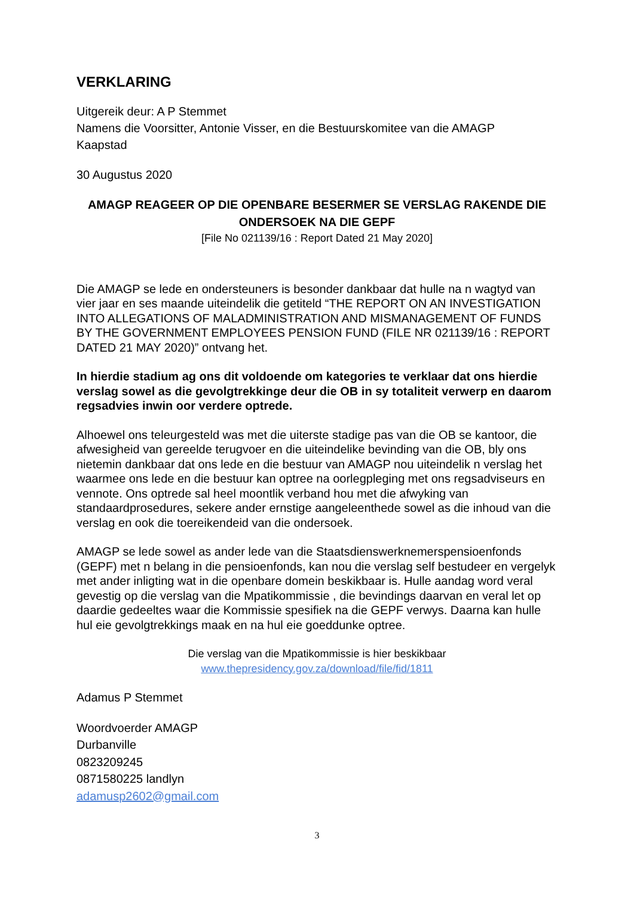VERKLARING
Uitgereik deur: A P Stemmet
Namens die Voorsitter, Antonie Visser, en die Bestuurskomitee van die AMAGP
Kaapstad
30 Augustus 2020
AMAGP REAGEER OP DIE OPENBARE BESERMER SE VERSLAG RAKENDE DIE ONDERSOEK NA DIE GEPF
[File No 021139/16 : Report Dated 21 May 2020]
Die AMAGP se lede en ondersteuners is besonder dankbaar dat hulle na n wagtyd van vier jaar en ses maande uiteindelik die getiteld “THE REPORT ON AN INVESTIGATION INTO ALLEGATIONS OF MALADMINISTRATION AND MISMANAGEMENT OF FUNDS BY THE GOVERNMENT EMPLOYEES PENSION FUND (FILE NR 021139/16 : REPORT DATED 21 MAY 2020)” ontvang het.
In hierdie stadium ag ons dit voldoende om kategories te verklaar dat ons hierdie verslag sowel as die gevolgtrekkinge deur die OB in sy totaliteit verwerp en daarom regsadvies inwin oor verdere optrede.
Alhoewel ons teleurgesteld was met die uiterste stadige pas van die OB se kantoor, die afwesigheid van gereelde terugvoer en die uiteindelike bevinding van die OB, bly ons nietemin dankbaar dat ons lede en die bestuur van AMAGP nou uiteindelik n verslag het waarmee ons lede en die bestuur kan optree na oorlegpleging met ons regsadviseurs en vennote. Ons optrede sal heel moontlik verband hou met die afwyking van standaardprosedures, sekere ander ernstige aangeleenthede sowel as die inhoud van die verslag en ook die toereikendeid van die ondersoek.
AMAGP se lede sowel as ander lede van die Staatsdienswerknemerspensioenfonds (GEPF) met n belang in die pensioenfonds, kan nou die verslag self bestudeer en vergelyk met ander inligting wat in die openbare domein beskikbaar is. Hulle aandag word veral gevestig op die verslag van die Mpatikommissie , die bevindings daarvan en veral let op daardie gedeeltes waar die Kommissie spesifiek na die GEPF verwys. Daarna kan hulle hul eie gevolgtrekkings maak en na hul eie goeddunke optree.
Die verslag van die Mpatikommissie is hier beskikbaar
www.thepresidency.gov.za/download/file/fid/1811
Adamus P Stemmet
Woordvoerder AMAGP
Durbanville
0823209245
0871580225 landlyn
adamusp2602@gmail.com
3